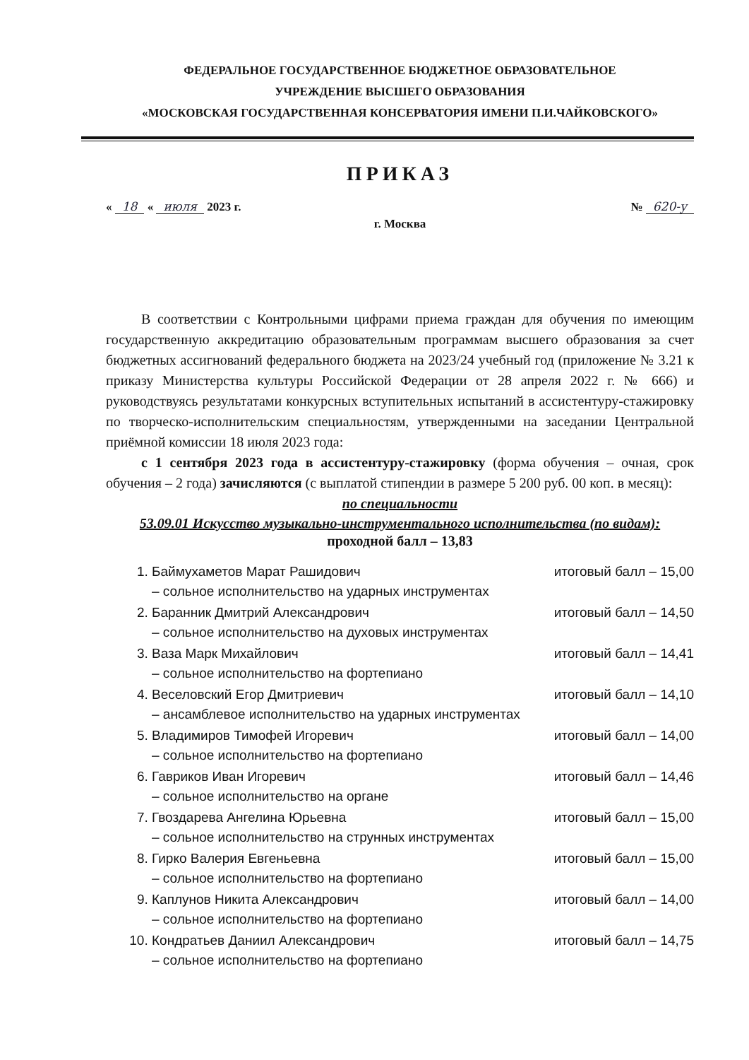ФЕДЕРАЛЬНОЕ ГОСУДАРСТВЕННОЕ БЮДЖЕТНОЕ ОБРАЗОВАТЕЛЬНОЕ
УЧРЕЖДЕНИЕ ВЫСШЕГО ОБРАЗОВАНИЯ
«МОСКОВСКАЯ ГОСУДАРСТВЕННАЯ КОНСЕРВАТОРИЯ ИМЕНИ П.И.ЧАЙКОВСКОГО»
ПРИКАЗ
« 18 « июля 2023 г. № 620-у
г. Москва
В соответствии с Контрольными цифрами приема граждан для обучения по имеющим государственную аккредитацию образовательным программам высшего образования за счет бюджетных ассигнований федерального бюджета на 2023/24 учебный год (приложение № 3.21 к приказу Министерства культуры Российской Федерации от 28 апреля 2022 г. № 666) и руководствуясь результатами конкурсных вступительных испытаний в ассистентуру-стажировку по творческо-исполнительским специальностям, утвержденными на заседании Центральной приёмной комиссии 18 июля 2023 года:
с 1 сентября 2023 года в ассистентуру-стажировку (форма обучения – очная, срок обучения – 2 года) зачисляются (с выплатой стипендии в размере 5 200 руб. 00 коп. в месяц):
по специальности
53.09.01 Искусство музыкально-инструментального исполнительства (по видам):
проходной балл – 13,83
1. Баймухаметов Марат Рашидович итоговый балл – 15,00
– сольное исполнительство на ударных инструментах
2. Баранник Дмитрий Александрович итоговый балл – 14,50
– сольное исполнительство на духовых инструментах
3. Ваза Марк Михайлович итоговый балл – 14,41
– сольное исполнительство на фортепиано
4. Веселовский Егор Дмитриевич итоговый балл – 14,10
– ансамблевое исполнительство на ударных инструментах
5. Владимиров Тимофей Игоревич итоговый балл – 14,00
– сольное исполнительство на фортепиано
6. Гавриков Иван Игоревич итоговый балл – 14,46
– сольное исполнительство на органе
7. Гвоздарева Ангелина Юрьевна итоговый балл – 15,00
– сольное исполнительство на струнных инструментах
8. Гирко Валерия Евгеньевна итоговый балл – 15,00
– сольное исполнительство на фортепиано
9. Каплунов Никита Александрович итоговый балл – 14,00
– сольное исполнительство на фортепиано
10. Кондратьев Даниил Александрович итоговый балл – 14,75
– сольное исполнительство на фортепиано